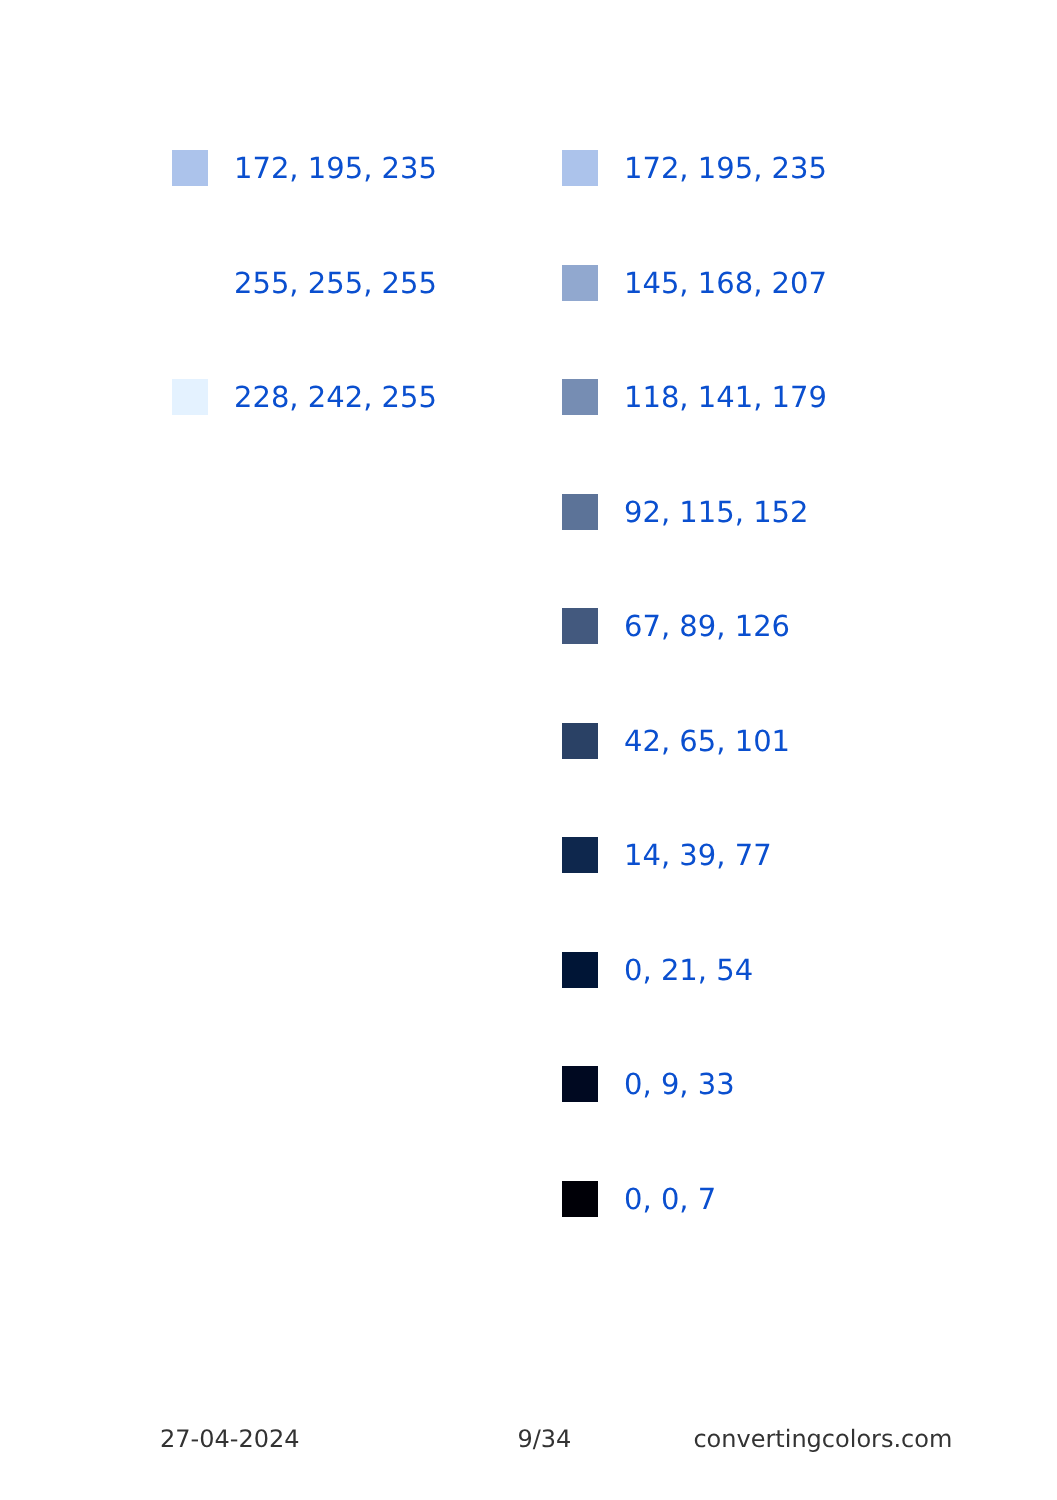172, 195, 235
255, 255, 255
228, 242, 255
172, 195, 235
145, 168, 207
118, 141, 179
92, 115, 152
67, 89, 126
42, 65, 101
14, 39, 77
0, 21, 54
0, 9, 33
0, 0, 7
27-04-2024 9/34 convertingcolors.com